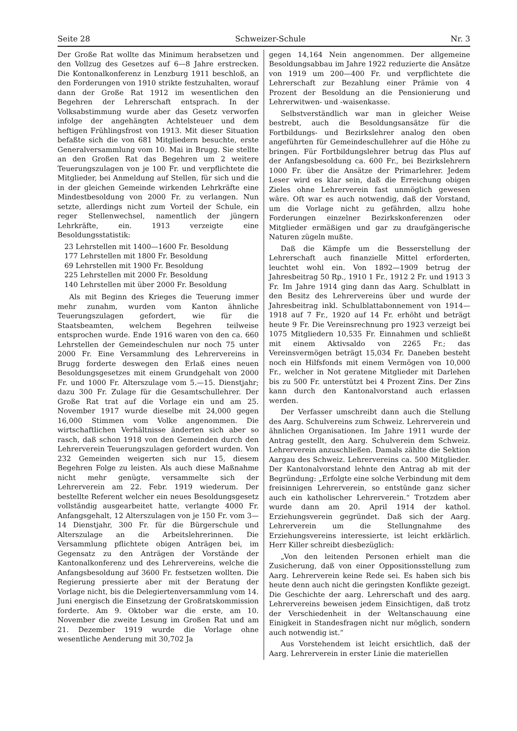Seite 28 Schweizer-Schule Nr. 3
Der Große Rat wollte das Minimum herabsetzen und den Vollzug des Gesetzes auf 6—8 Jahre erstrecken. Die Kontonalkonferenz in Lenzburg 1911 beschloß, an den Forderungen von 1910 strikte festzuhalten, worauf dann der Große Rat 1912 im wesentlichen den Begehren der Lehrerschaft entsprach. In der Volksabstimmung wurde aber das Gesetz verworfen infolge der angehängten Achtelsteuer und dem heftigen Frühlingsfrost von 1913. Mit dieser Situation befaßte sich die von 681 Mitgliedern besuchte, erste Generalversammlung vom 10. Mai in Brugg. Sie stellte an den Großen Rat das Begehren um 2 weitere Teuerungszulagen von je 100 Fr. und verpflichtete die Mitglieder, bei Anmeldung auf Stellen, für sich und die in der gleichen Gemeinde wirkenden Lehrkräfte eine Mindestbesoldung von 2000 Fr. zu verlangen. Nun setzte, allerdings nicht zum Vorteil der Schule, ein reger Stellenwechsel, namentlich der jüngern Lehrkräfte, ein. 1913 verzeigte eine Besoldungsstatistik:
23 Lehrstellen mit 1400—1600 Fr. Besoldung
177 Lehrstellen mit 1800 Fr. Besoldung
69 Lehrstellen mit 1900 Fr. Besoldung
225 Lehrstellen mit 2000 Fr. Besoldung
140 Lehrstellen mit über 2000 Fr. Besoldung
Als mit Beginn des Krieges die Teuerung immer mehr zunahm, wurden vom Kanton ähnliche Teuerungszulagen gefordert, wie für die Staatsbeamten, welchem Begehren teilweise entsprochen wurde. Ende 1916 waren von den ca. 660 Lehrstellen der Gemeindeschulen nur noch 75 unter 2000 Fr. Eine Versammlung des Lehrervereins in Brugg forderte deswegen den Erlaß eines neuen Besoldungsgesetzes mit einem Grundgehalt von 2000 Fr. und 1000 Fr. Alterszulage vom 5.—15. Dienstjahr; dazu 300 Fr. Zulage für die Gesamtschullehrer. Der Große Rat trat auf die Vorlage ein und am 25. November 1917 wurde dieselbe mit 24,000 gegen 16,000 Stimmen vom Volke angenommen. Die wirtschaftlichen Verhältnisse änderten sich aber so rasch, daß schon 1918 von den Gemeinden durch den Lehrerverein Teuerungszulagen gefordert wurden. Von 232 Gemeinden weigerten sich nur 15, diesem Begehren Folge zu leisten. Als auch diese Maßnahme nicht mehr genügte, versammelte sich der Lehrerverein am 22. Febr. 1919 wiederum. Der bestellte Referent welcher ein neues Besoldungsgesetz vollständig ausgearbeitet hatte, verlangte 4000 Fr. Anfangsgehalt, 12 Alterszulagen von je 150 Fr. vom 3—14 Dienstjahr, 300 Fr. für die Bürgerschule und Alterszulage an die Arbeitslehrerinnen. Die Versammlung pflichtete obigen Anträgen bei, im Gegensatz zu den Anträgen der Vorstände der Kantonalkonferenz und des Lehrervereins, welche die Anfangsbesoldung auf 3600 Fr. festsetzen wollten. Die Regierung pressierte aber mit der Beratung der Vorlage nicht, bis die Delegiertenversammlung vom 14. Juni energisch die Einsetzung der Großratskommission forderte. Am 9. Oktober war die erste, am 10. November die zweite Lesung im Großen Rat und am 21. Dezember 1919 wurde die Vorlage ohne wesentliche Aenderung mit 30,702 Ja
gegen 14,164 Nein angenommen. Der allgemeine Besoldungsabbau im Jahre 1922 reduzierte die Ansätze von 1919 um 200—400 Fr. und verpflichtete die Lehrerschaft zur Bezahlung einer Prämie von 4 Prozent der Besoldung an die Pensionierung und Lehrerwitwen- und -waisenkasse.
Selbstverständlich war man in gleicher Weise bestrebt, auch die Besoldungsansätze für die Fortbildungs- und Bezirkslehrer analog den oben angeführten für Gemeindeschullehrer auf die Höhe zu bringen. Für Fortbildungslehrer betrug das Plus auf der Anfangsbesoldung ca. 600 Fr., bei Bezirkslehrern 1000 Fr. über die Ansätze der Primarlehrer. Jedem Leser wird es klar sein, daß die Erreichung obigen Zieles ohne Lehrerverein fast unmöglich gewesen wäre. Oft war es auch notwendig, daß der Vorstand, um die Vorlage nicht zu gefährden, allzu hohe Forderungen einzelner Bezirkskonferenzen oder Mitglieder ermäßigen und gar zu draufgängerische Naturen zügeln mußte.
Daß die Kämpfe um die Besserstellung der Lehrerschaft auch finanzielle Mittel erforderten, leuchtet wohl ein. Von 1892—1909 betrug der Jahresbeitrag 50 Rp., 1910 1 Fr., 1912 2 Fr. und 1913 3 Fr. Im Jahre 1914 ging dann das Aarg. Schulblatt in den Besitz des Lehrervereins über und wurde der Jahresbeitrag inkl. Schulblattabonnement von 1914—1918 auf 7 Fr., 1920 auf 14 Fr. erhöht und beträgt heute 9 Fr. Die Vereinsrechnung pro 1923 verzeigt bei 1075 Mitgliedern 10,535 Fr. Einnahmen und schließt mit einem Aktivsaldo von 2265 Fr.; das Vereinsvermögen beträgt 15,034 Fr. Daneben besteht noch ein Hilfsfonds mit einem Vermögen von 10,000 Fr., welcher in Not geratene Mitglieder mit Darlehen bis zu 500 Fr. unterstützt bei 4 Prozent Zins. Der Zins kann durch den Kantonalvorstand auch erlassen werden.
Der Verfasser umschreibt dann auch die Stellung des Aarg. Schulvereins zum Schweiz. Lehrerverein und ähnlichen Organisationen. Im Jahre 1911 wurde der Antrag gestellt, den Aarg. Schulverein dem Schweiz. Lehrerverein anzuschließen. Damals zählte die Sektion Aargau des Schweiz. Lehrervereins ca. 500 Mitglieder. Der Kantonalvorstand lehnte den Antrag ab mit der Begründung: „Erfolgte eine solche Verbindung mit dem freisinnigen Lehrerverein, so entstünde ganz sicher auch ein katholischer Lehrerverein.“ Trotzdem aber wurde dann am 20. April 1914 der kathol. Erziehungsverein gegründet. Daß sich der Aarg. Lehrerverein um die Stellungnahme des Erziehungsvereins interessierte, ist leicht erklärlich. Herr Killer schreibt diesbezüglich:
„Von den leitenden Personen erhielt man die Zusicherung, daß von einer Oppositionsstellung zum Aarg. Lehrerverein keine Rede sei. Es haben sich bis heute denn auch nicht die geringsten Konflikte gezeigt. Die Geschichte der aarg. Lehrerschaft und des aarg. Lehrervereins beweisen jedem Einsichtigen, daß trotz der Verschiedenheit in der Weltanschauung eine Einigkeit in Standesfragen nicht nur möglich, sondern auch notwendig ist.“
Aus Vorstehendem ist leicht ersichtlich, daß der Aarg. Lehrerverein in erster Linie die materiellen